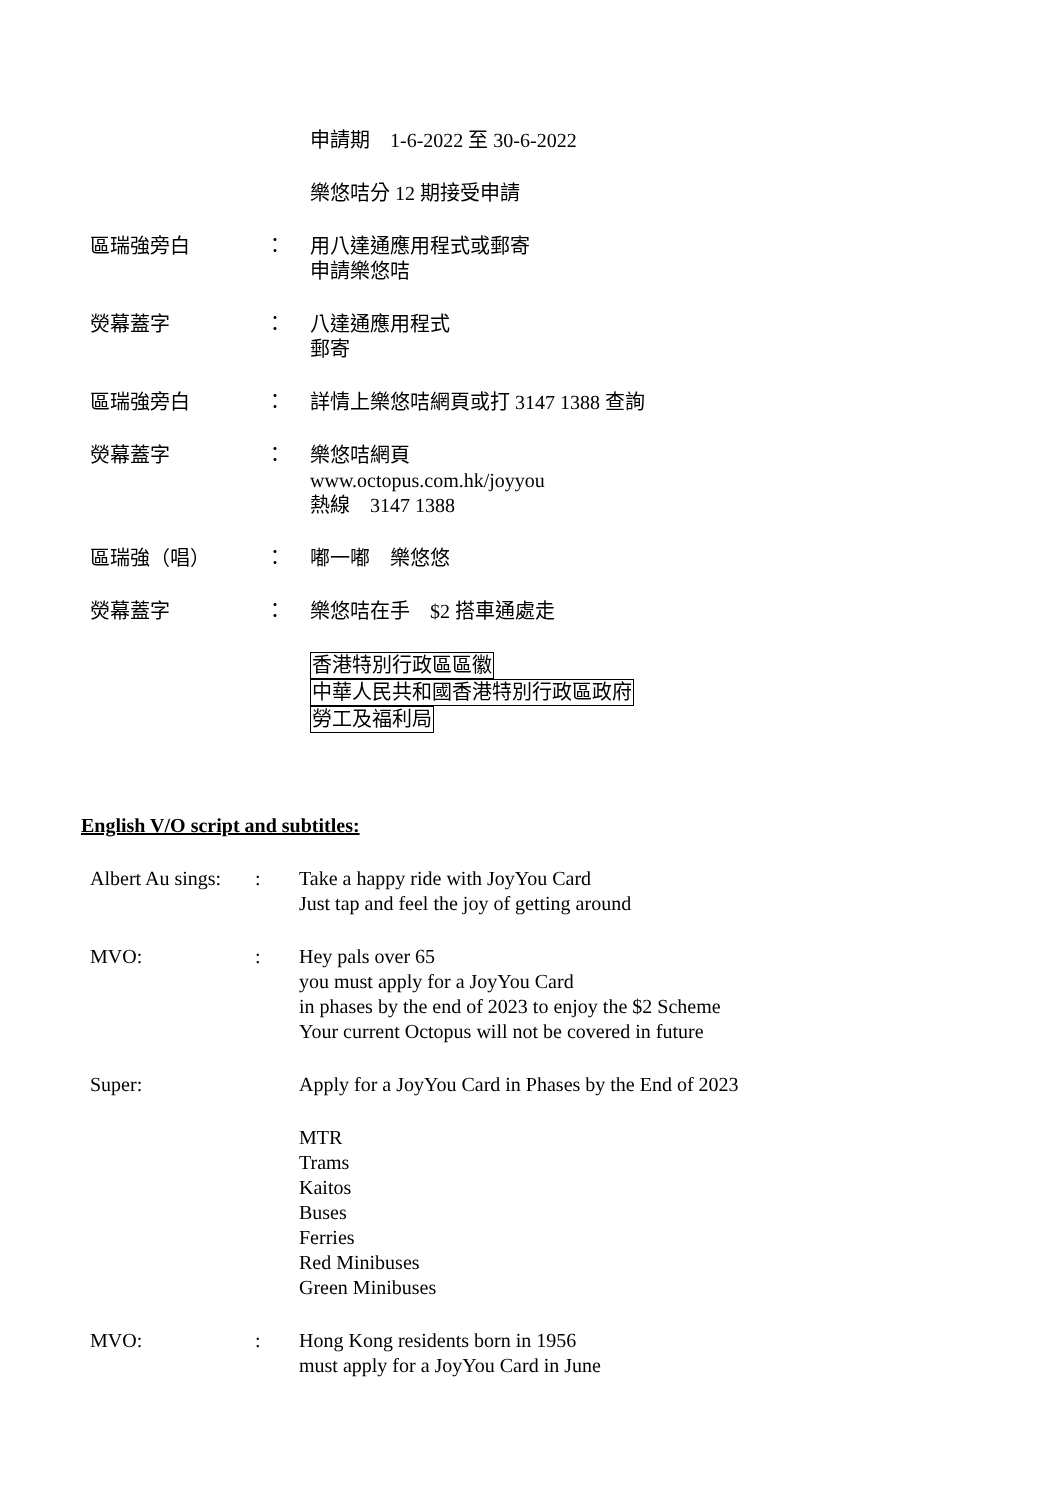申請期　1-6-2022 至 30-6-2022
樂悠咭分 12 期接受申請
區瑞強旁白 ： 用八達通應用程式或郵寄
申請樂悠咭
熒幕蓋字 ： 八達通應用程式
郵寄
區瑞強旁白 ： 詳情上樂悠咭網頁或打 3147 1388 查詢
熒幕蓋字 ： 樂悠咭網頁
www.octopus.com.hk/joyyou
熱線　3147 1388
區瑞強（唱） ： 嘟一嘟　樂悠悠
熒幕蓋字 ： 樂悠咭在手　$2 搭車通處走
香港特別行政區區徽
中華人民共和國香港特別行政區政府
勞工及福利局
English V/O script and subtitles:
Albert Au sings:
: Take a happy ride with JoyYou Card
Just tap and feel the joy of getting around
MVO: : Hey pals over 65
you must apply for a JoyYou Card
in phases by the end of 2023 to enjoy the $2 Scheme
Your current Octopus will not be covered in future
Super: Apply for a JoyYou Card in Phases by the End of 2023
MTR
Trams
Kaitos
Buses
Ferries
Red Minibuses
Green Minibuses
MVO: : Hong Kong residents born in 1956
must apply for a JoyYou Card in June